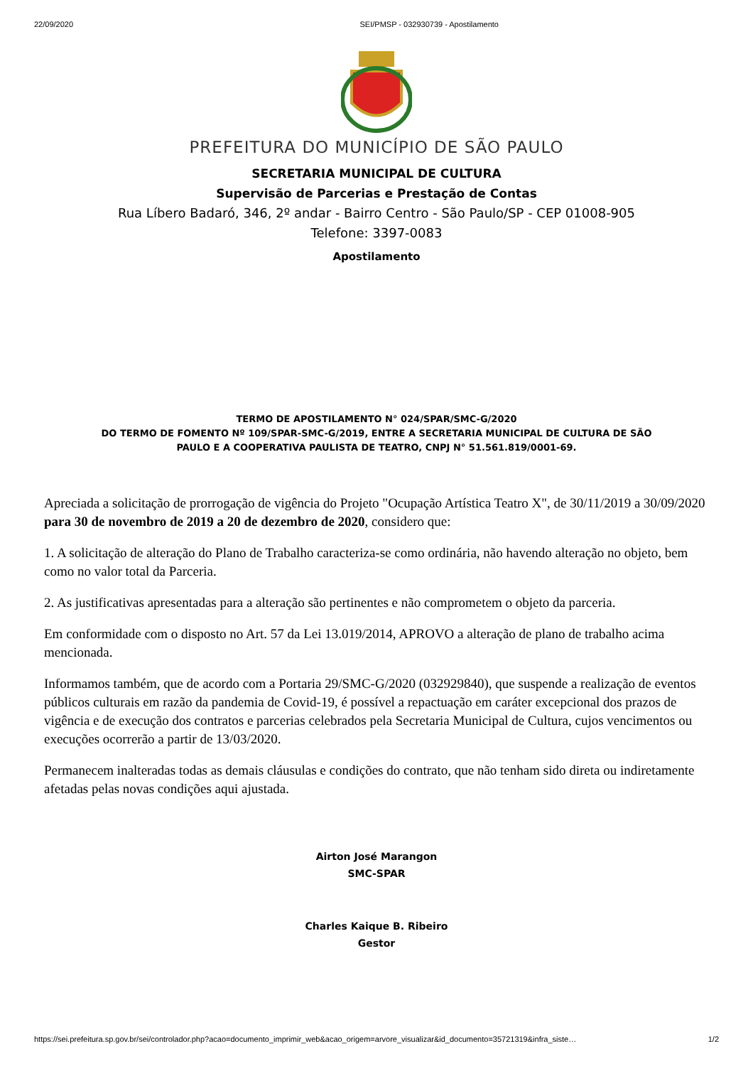22/09/2020 SEI/PMSP - 032930739 - Apostilamento
PREFEITURA DO MUNICÍPIO DE SÃO PAULO
SECRETARIA MUNICIPAL DE CULTURA
Supervisão de Parcerias e Prestação de Contas
Rua Líbero Badaró, 346, 2º andar - Bairro Centro - São Paulo/SP - CEP 01008-905
Telefone: 3397-0083
Apostilamento
TERMO DE APOSTILAMENTO N° 024/SPAR/SMC-G/2020
DO TERMO DE FOMENTO Nº 109/SPAR-SMC-G/2019, ENTRE A SECRETARIA MUNICIPAL DE CULTURA DE SÃO
PAULO E A COOPERATIVA PAULISTA DE TEATRO, CNPJ N° 51.561.819/0001-69.
Apreciada a solicitação de prorrogação de vigência do Projeto "Ocupação Artística Teatro X", de 30/11/2019 a 30/09/2020 para 30 de novembro de 2019 a 20 de dezembro de 2020, considero que:
1. A solicitação de alteração do Plano de Trabalho caracteriza-se como ordinária, não havendo alteração no objeto, bem como no valor total da Parceria.
2. As justificativas apresentadas para a alteração são pertinentes e não comprometem o objeto da parceria.
Em conformidade com o disposto no Art. 57 da Lei 13.019/2014, APROVO a alteração de plano de trabalho acima mencionada.
Informamos também, que de acordo com a Portaria 29/SMC-G/2020 (032929840), que suspende a realização de eventos públicos culturais em razão da pandemia de Covid-19, é possível a repactuação em caráter excepcional dos prazos de vigência e de execução dos contratos e parcerias celebrados pela Secretaria Municipal de Cultura, cujos vencimentos ou execuções ocorrerão a partir de 13/03/2020.
Permanecem inalteradas todas as demais cláusulas e condições do contrato, que não tenham sido direta ou indiretamente afetadas pelas novas condições aqui ajustada.
Airton José Marangon
SMC-SPAR
Charles Kaique B. Ribeiro
Gestor
https://sei.prefeitura.sp.gov.br/sei/controlador.php?acao=documento_imprimir_web&acao_origem=arvore_visualizar&id_documento=35721319&infra_siste… 1/2